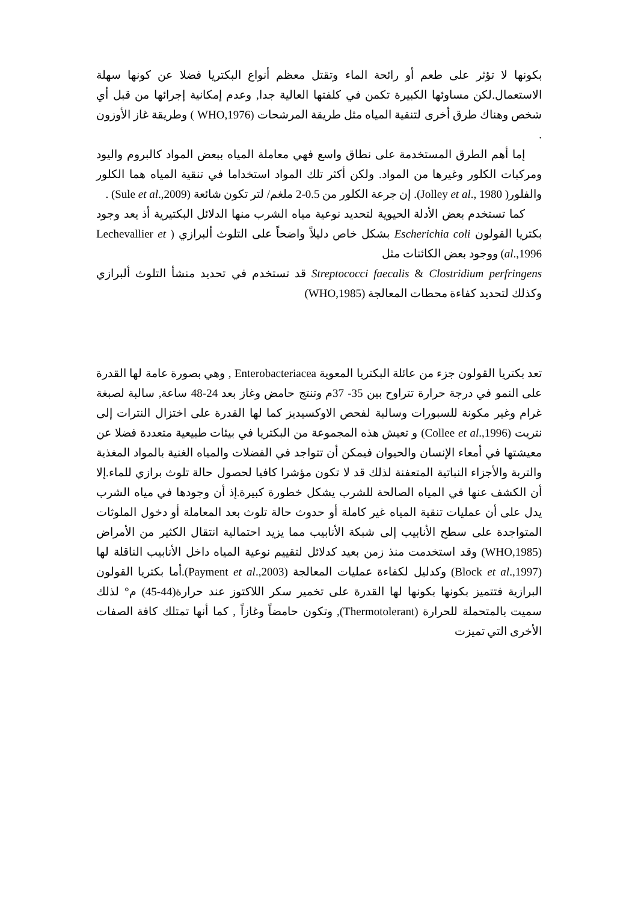بكونها لا تؤثر على طعم أو رائحة الماء وتقتل معظم أنواع البكتريا فضلا عن كونها سهلة الاستعمال.لكن مساوئها الكبيرة تكمن في كلفتها العالية جدا, وعدم إمكانية إجرائها من قبل أي شخص وهناك طرق أخرى لتنقية المياه مثل طريقة المرشحات (WHO,1976 ) وطريقة غاز الأوزون .
إما أهم الطرق المستخدمة على نطاق واسع فهي معاملة المياه ببعض المواد كالبروم واليود ومركبات الكلور وغيرها من المواد. ولكن أكثر تلك المواد استخداما في تنقية المياه هما الكلور والفلور( Jolley et al., 1980). إن جرعة الكلور من 0.5-2 ملغم/ لتر تكون شائعة (Sule et al.,2009) .
كما تستخدم بعض الأدلة الحيوية لتحديد نوعية مياه الشرب منها الدلائل البكتيرية أذ يعد وجود بكتريا القولون Escherichia coli بشكل خاص دليلاً واضحاً على التلوث ألبرازي ( Lechevallier et al.,1996) ووجود بعض الكائنات مثل
Streptococci faecalis & Clostridium perfringens قد تستخدم في تحديد منشأ التلوث ألبرازي وكذلك لتحديد كفاءة محطات المعالجة (WHO,1985)
تعد بكتريا القولون جزء من عائلة البكتريا المعوية Enterobacteriacea , وهي بصورة عامة لها القدرة على النمو في درجة حرارة تتراوح بين 35- 37م وتنتج حامض وغاز بعد 24-48 ساعة, سالبة لصبغة غرام وغير مكونة للسبورات وسالبة لفحص الاوكسيديز كما لها القدرة على اختزال النترات إلى نتريت (Collee et al.,1996) و تعيش هذه المجموعة من البكتريا في بيئات طبيعية متعددة فضلا عن معيشتها في أمعاء الإنسان والحيوان فيمكن أن تتواجد في الفضلات والمياه الغنية بالمواد المغذية والتربة والأجزاء النباتية المتعفنة لذلك قد لا تكون مؤشرا كافيا لحصول حالة تلوث برازي للماء.إلا أن الكشف عنها في المياه الصالحة للشرب يشكل خطورة كبيرة.إذ أن وجودها في مياه الشرب يدل على أن عمليات تنقية المياه غير كاملة أو حدوث حالة تلوث بعد المعاملة أو دخول الملوثات المتواجدة على سطح الأنابيب إلى شبكة الأنابيب مما يزيد احتمالية انتقال الكثير من الأمراض (WHO,1985) وقد استخدمت منذ زمن بعيد كدلائل لتقييم نوعية المياه داخل الأنابيب الناقلة لها (Block et al.,1997) وكدليل لكفاءة عمليات المعالجة (Payment et al.,2003).أما بكتريا القولون البرازية فتتميز بكونها بكونها لها القدرة على تخمير سكر اللاكتوز عند حرارة(44-45) م° لذلك سميت بالمتحملة للحرارة (Thermotolerant), وتكون حامضاً وغازاً , كما أنها تمتلك كافة الصفات الأخرى التي تميزت